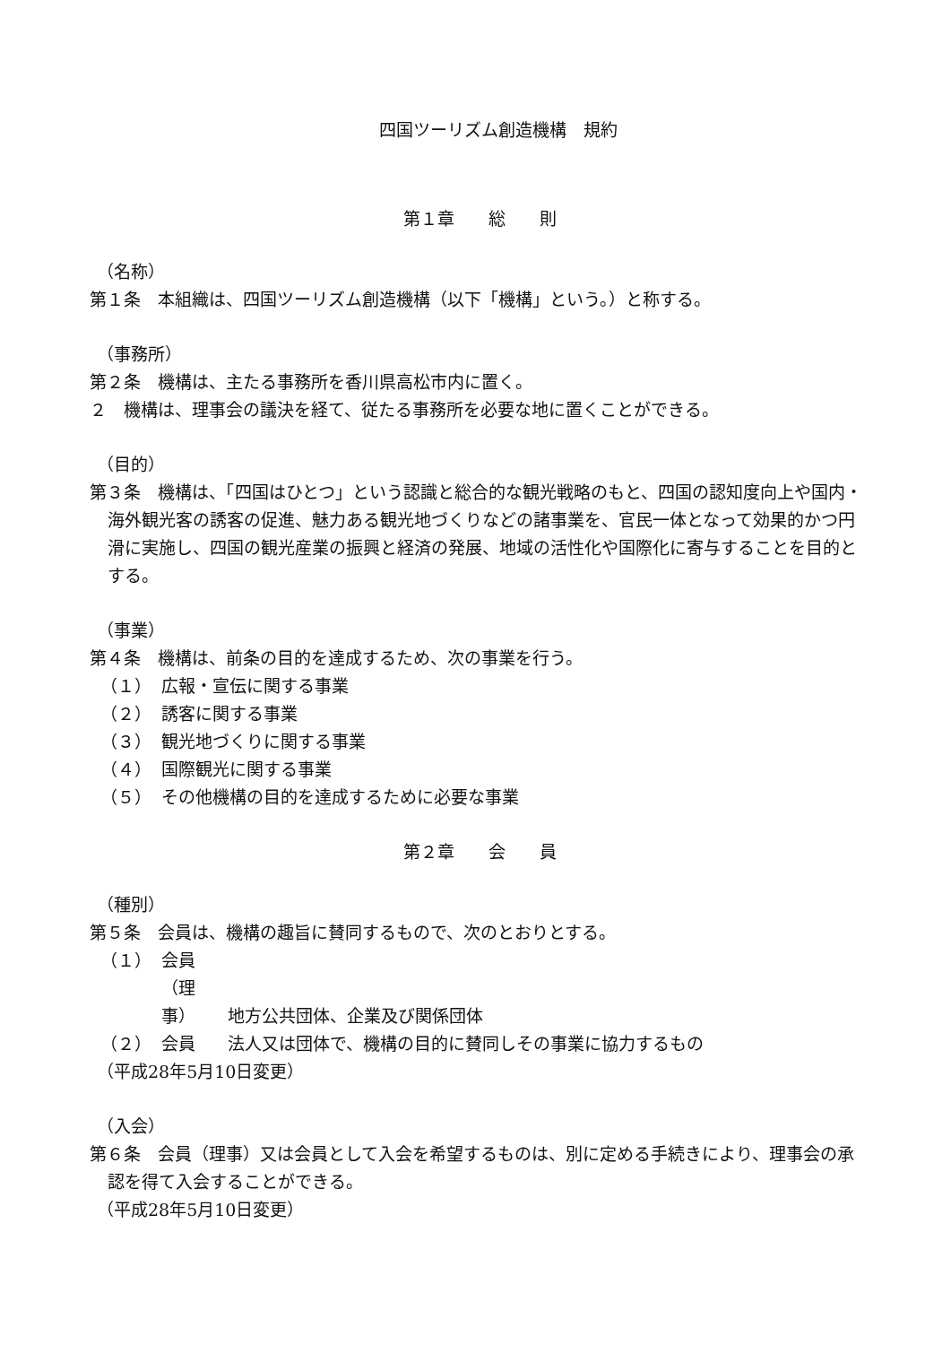四国ツーリズム創造機構　規約
第１章　　総　　則
（名称）
第１条　本組織は、四国ツーリズム創造機構（以下「機構」という。）と称する。
（事務所）
第２条　機構は、主たる事務所を香川県高松市内に置く。
２　機構は、理事会の議決を経て、従たる事務所を必要な地に置くことができる。
（目的）
第３条　機構は、「四国はひとつ」という認識と総合的な観光戦略のもと、四国の認知度向上や国内・海外観光客の誘客の促進、魅力ある観光地づくりなどの諸事業を、官民一体となって効果的かつ円滑に実施し、四国の観光産業の振興と経済の発展、地域の活性化や国際化に寄与することを目的とする。
（事業）
第４条　機構は、前条の目的を達成するため、次の事業を行う。
（１） 広報・宣伝に関する事業
（２） 誘客に関する事業
（３） 観光地づくりに関する事業
（４） 国際観光に関する事業
（５） その他機構の目的を達成するために必要な事業
第２章　　会　　員
（種別）
第５条　会員は、機構の趣旨に賛同するもので、次のとおりとする。
（１） 会員（理事） 地方公共団体、企業及び関係団体
（２） 会員 法人又は団体で、機構の目的に賛同しその事業に協力するもの
（平成28年5月10日変更）
（入会）
第６条　会員（理事）又は会員として入会を希望するものは、別に定める手続きにより、理事会の承認を得て入会することができる。
（平成28年5月10日変更）